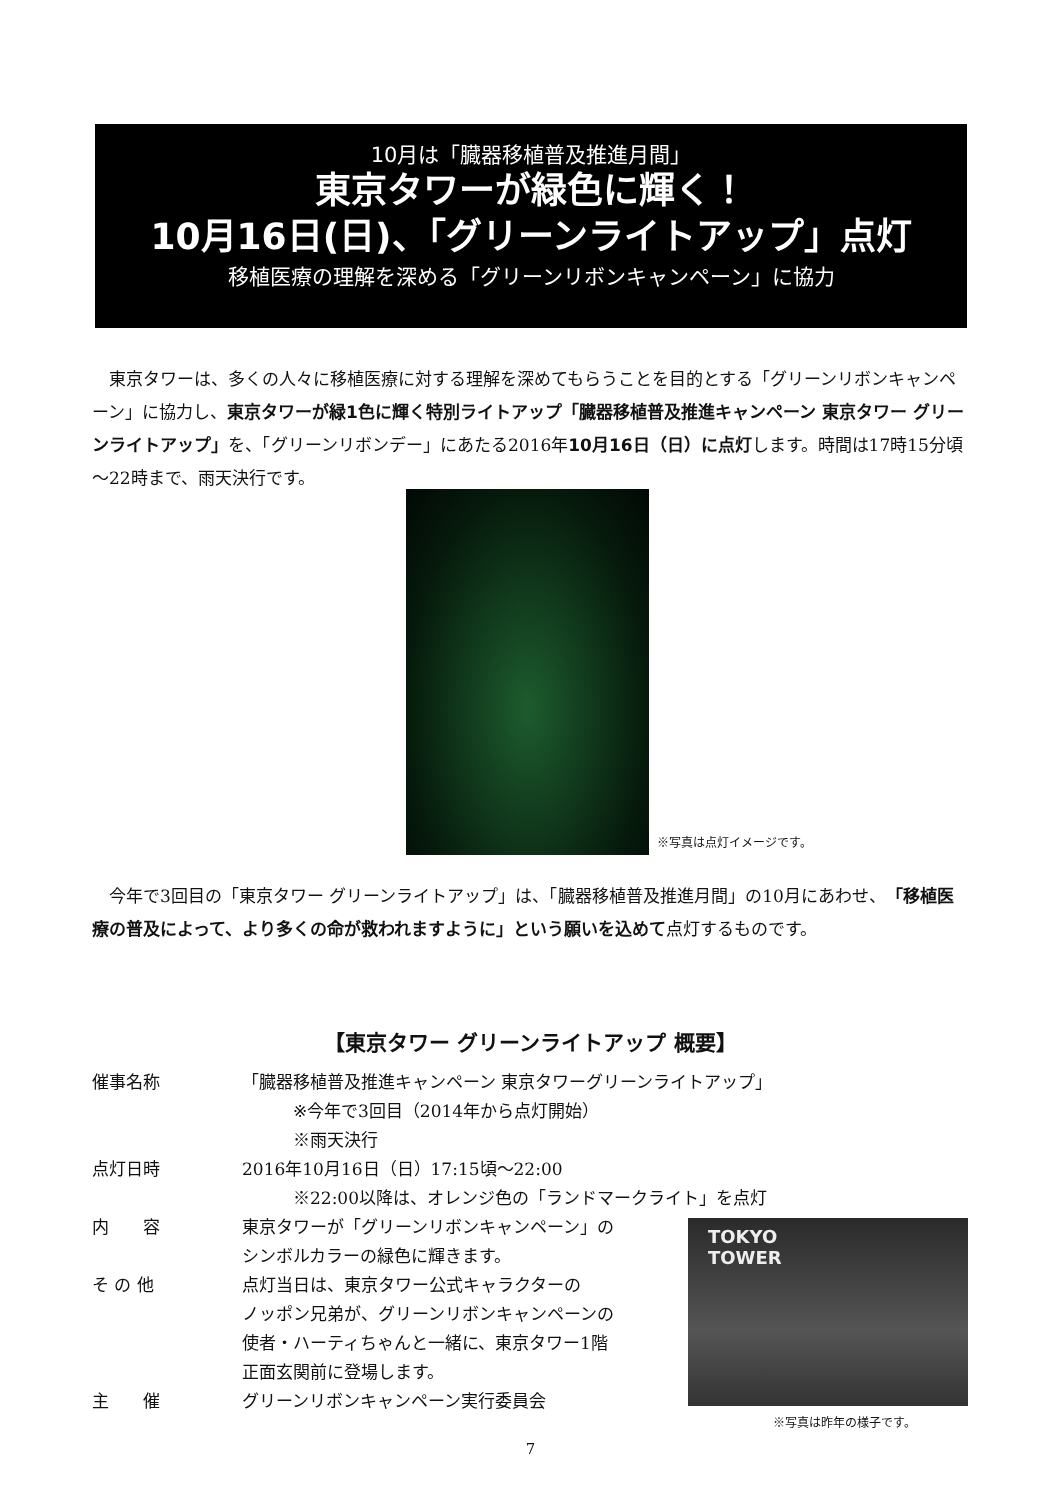10月は「臓器移植普及推進月間」
東京タワーが緑色に輝く！
10月16日(日)、「グリーンライトアップ」点灯
移植医療の理解を深める「グリーンリボンキャンペーン」に協力
東京タワーは、多くの人々に移植医療に対する理解を深めてもらうことを目的とする「グリーンリボンキャンペーン」に協力し、東京タワーが緑1色に輝く特別ライトアップ「臓器移植普及推進キャンペーン 東京タワー グリーンライトアップ」を、「グリーンリボンデー」にあたる2016年10月16日（日）に点灯します。時間は17時15分頃～22時まで、雨天決行です。
※写真は点灯イメージです。
今年で3回目の「東京タワー グリーンライトアップ」は、「臓器移植普及推進月間」の10月にあわせ、「移植医療の普及によって、より多くの命が救われますように」という願いを込めて点灯するものです。
【東京タワー グリーンライトアップ 概要】
催事名称 「臓器移植普及推進キャンペーン 東京タワーグリーンライトアップ」
   ※今年で3回目（2014年から点灯開始）
   ※雨天決行
点灯日時 2016年10月16日（日）17:15頃～22:00
   ※22:00以降は、オレンジ色の「ランドマークライト」を点灯
内　　容 東京タワーが「グリーンリボンキャンペーン」の
シンボルカラーの緑色に輝きます。
そ の 他 点灯当日は、東京タワー公式キャラクターの
ノッポン兄弟が、グリーンリボンキャンペーンの
使者・ハーティちゃんと一緒に、東京タワー1階
正面玄関前に登場します。
主　　催 グリーンリボンキャンペーン実行委員会
TOKYO
TOWER
※写真は昨年の様子です。
7